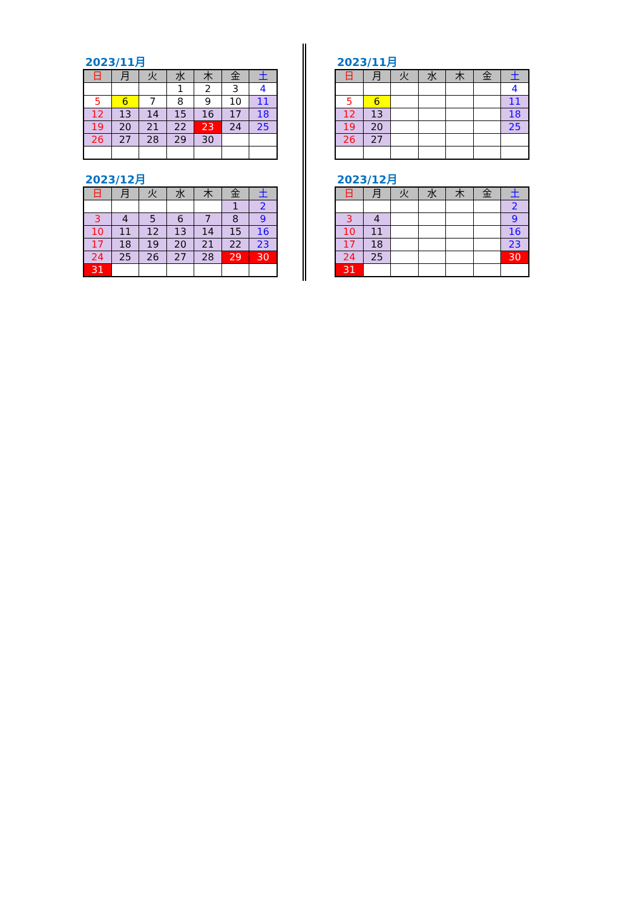2023/11月
| 日 | 月 | 火 | 水 | 木 | 金 | 土 |
| --- | --- | --- | --- | --- | --- | --- |
| | | | 1 | 2 | 3 | 4 |
| 5 | 6 | 7 | 8 | 9 | 10 | 11 |
| 12 | 13 | 14 | 15 | 16 | 17 | 18 |
| 19 | 20 | 21 | 22 | 23 | 24 | 25 |
| 26 | 27 | 28 | 29 | 30 | | |
2023/12月
| 日 | 月 | 火 | 水 | 木 | 金 | 土 |
| --- | --- | --- | --- | --- | --- | --- |
| | | | | | 1 | 2 |
| 3 | 4 | 5 | 6 | 7 | 8 | 9 |
| 10 | 11 | 12 | 13 | 14 | 15 | 16 |
| 17 | 18 | 19 | 20 | 21 | 22 | 23 |
| 24 | 25 | 26 | 27 | 28 | 29 | 30 |
| 31 | | | | | | |
2023/11月
| 日 | 月 | 火 | 水 | 木 | 金 | 土 |
| --- | --- | --- | --- | --- | --- | --- |
| | | | | | | 4 |
| 5 | 6 | | | | | 11 |
| 12 | 13 | | | | | 18 |
| 19 | 20 | | | | | 25 |
| 26 | 27 | | | | | |
2023/12月
| 日 | 月 | 火 | 水 | 木 | 金 | 土 |
| --- | --- | --- | --- | --- | --- | --- |
| | | | | | | 2 |
| 3 | 4 | | | | | 9 |
| 10 | 11 | | | | | 16 |
| 17 | 18 | | | | | 23 |
| 24 | 25 | | | | | 30 |
| 31 | | | | | | |